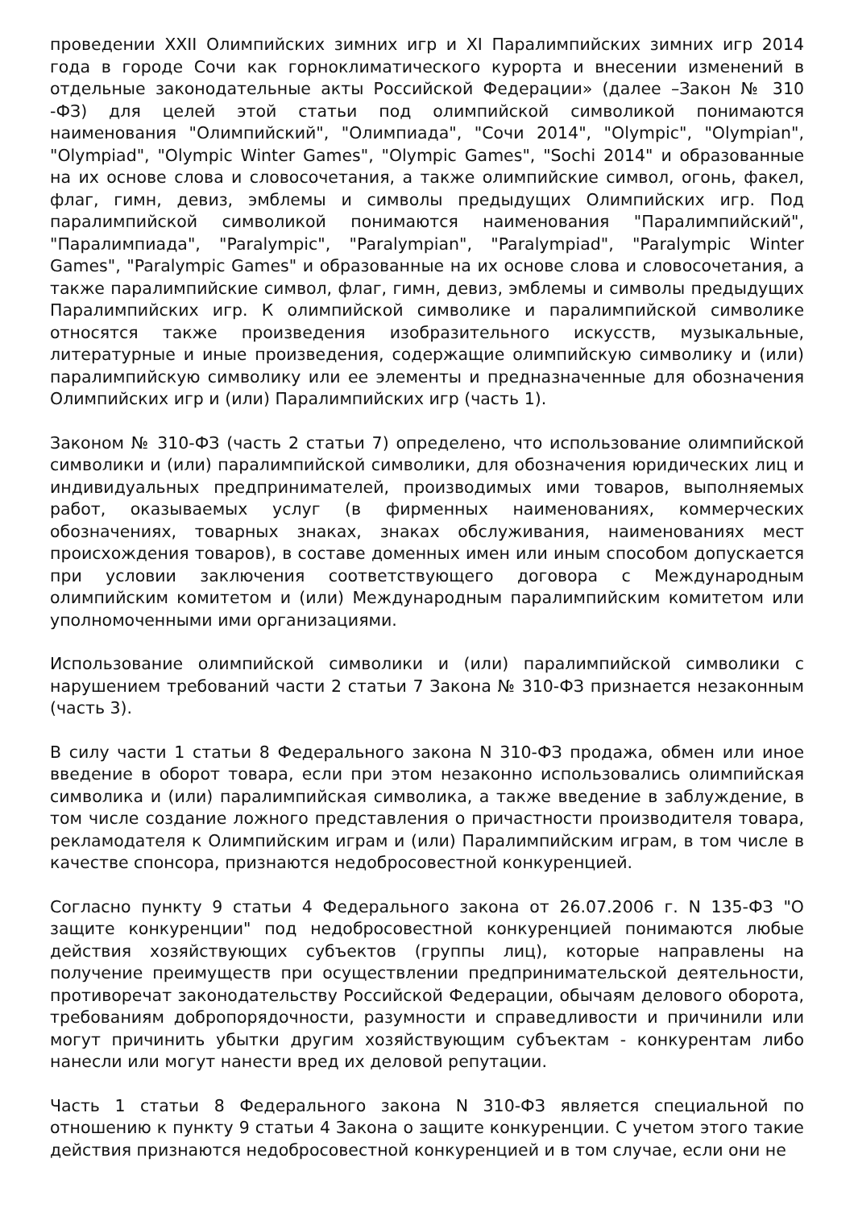проведении XXII Олимпийских зимних игр и XI Паралимпийских зимних игр 2014 года в городе Сочи как горноклиматического курорта и внесении изменений в отдельные законодательные акты Российской Федерации» (далее –Закон № 310 -ФЗ) для целей этой статьи под олимпийской символикой понимаются наименования "Олимпийский", "Олимпиада", "Сочи 2014", "Olympic", "Olympian", "Olympiad", "Olympic Winter Games", "Olympic Games", "Sochi 2014" и образованные на их основе слова и словосочетания, а также олимпийские символ, огонь, факел, флаг, гимн, девиз, эмблемы и символы предыдущих Олимпийских игр. Под паралимпийской символикой понимаются наименования "Паралимпийский", "Паралимпиада", "Paralympic", "Paralympian", "Paralympiad", "Paralympic Winter Games", "Paralympic Games" и образованные на их основе слова и словосочетания, а также паралимпийские символ, флаг, гимн, девиз, эмблемы и символы предыдущих Паралимпийских игр. К олимпийской символике и паралимпийской символике относятся также произведения изобразительного искусств, музыкальные, литературные и иные произведения, содержащие олимпийскую символику и (или) паралимпийскую символику или ее элементы и предназначенные для обозначения Олимпийских игр и (или) Паралимпийских игр (часть 1).
Законом № 310-ФЗ (часть 2 статьи 7) определено, что использование олимпийской символики и (или) паралимпийской символики, для обозначения юридических лиц и индивидуальных предпринимателей, производимых ими товаров, выполняемых работ, оказываемых услуг (в фирменных наименованиях, коммерческих обозначениях, товарных знаках, знаках обслуживания, наименованиях мест происхождения товаров), в составе доменных имен или иным способом допускается при условии заключения соответствующего договора с Международным олимпийским комитетом и (или) Международным паралимпийским комитетом или уполномоченными ими организациями.
Использование олимпийской символики и (или) паралимпийской символики с нарушением требований части 2 статьи 7 Закона № 310-ФЗ признается незаконным (часть 3).
В силу части 1 статьи 8 Федерального закона N 310-ФЗ продажа, обмен или иное введение в оборот товара, если при этом незаконно использовались олимпийская символика и (или) паралимпийская символика, а также введение в заблуждение, в том числе создание ложного представления о причастности производителя товара, рекламодателя к Олимпийским играм и (или) Паралимпийским играм, в том числе в качестве спонсора, признаются недобросовестной конкуренцией.
Согласно пункту 9 статьи 4 Федерального закона от 26.07.2006 г. N 135-ФЗ "О защите конкуренции" под недобросовестной конкуренцией понимаются любые действия хозяйствующих субъектов (группы лиц), которые направлены на получение преимуществ при осуществлении предпринимательской деятельности, противоречат законодательству Российской Федерации, обычаям делового оборота, требованиям добропорядочности, разумности и справедливости и причинили или могут причинить убытки другим хозяйствующим субъектам - конкурентам либо нанесли или могут нанести вред их деловой репутации.
Часть 1 статьи 8 Федерального закона N 310-ФЗ является специальной по отношению к пункту 9 статьи 4 Закона о защите конкуренции. С учетом этого такие действия признаются недобросовестной конкуренцией и в том случае, если они не